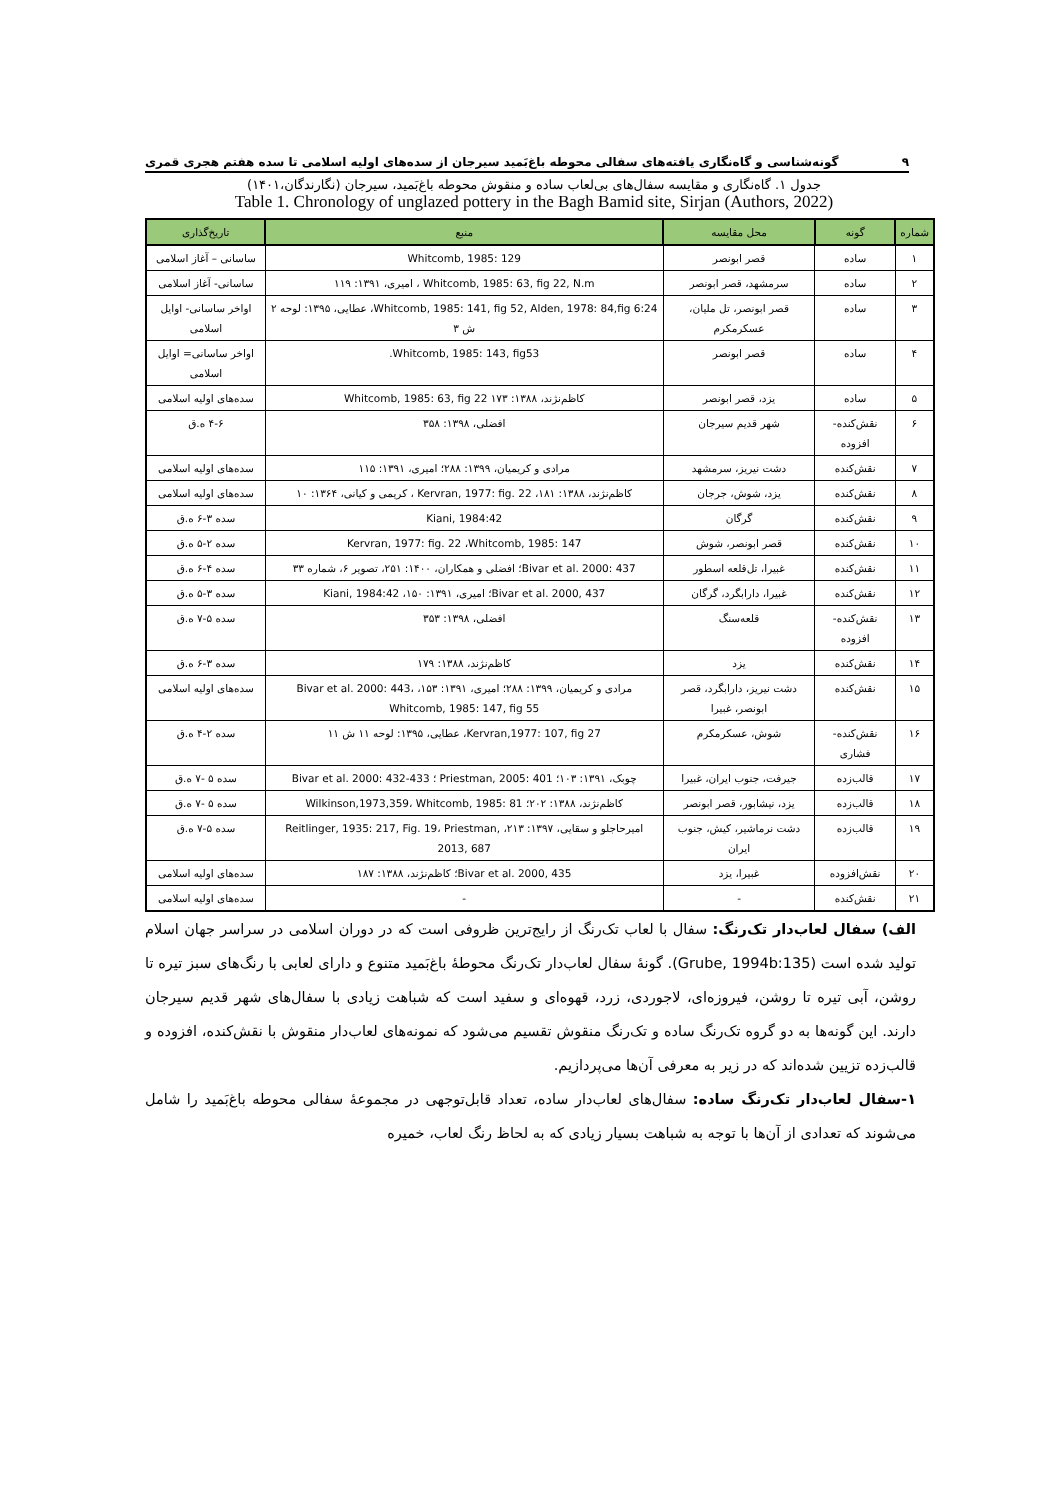۹ گونه‌شناسی و گاه‌نگاری یافته‌های سفالی محوطه باغ‌بَمید سیرجان از سده‌های اولیه اسلامی تا سده هفتم هجری قمری
جدول ۱. گاه‌نگاری و مقایسه سفال‌های بی‌لعاب ساده و منقوش محوطه باغ‌بَمید، سیرجان (نگارندگان،۱۴۰۱)
Table 1. Chronology of unglazed pottery in the Bagh Bamid site, Sirjan (Authors, 2022)
| شماره | گونه | محل مقایسه | منبع | تاریخ‌گذاری |
| --- | --- | --- | --- | --- |
| ۱ | ساده | قصر ابونصر | Whitcomb, 1985: 129 | ساسانی – آغاز اسلامی |
| ۲ | ساده | سرمشهد، قصر ابونصر | Whitcomb, 1985: 63, fig 22, N.m ، امیری، ۱۳۹۱: ۱۱۹ | ساسانی- آغاز اسلامی |
| ۳ | ساده | قصر ابونصر، تل ملیان، عسکرمکرم | Whitcomb, 1985: 141, fig 52, Alden, 1978: 84,fig 6:24، عطایی، ۱۳۹۵: لوحه ۲ ش ۳ | اواخر ساسانی- اوایل اسلامی |
| ۴ | ساده | قصر ابونصر | Whitcomb, 1985: 143, fig53. | اواخر ساسانی= اوایل اسلامی |
| ۵ | ساده | یزد، قصر ابونصر | کاظم‌نژند، ۱۳۸۸: ۱۷۳ Whitcomb, 1985: 63, fig 22 | سده‌های اولیه اسلامی |
| ۶ | نقش‌کنده-افزوده | شهر قدیم سیرجان | افضلی، ۱۳۹۸: ۳۵۸ | ۴-۶ ه.ق |
| ۷ | نقش‌کنده | دشت نیریز، سرمشهد | مرادی و کریمیان، ۱۳۹۹: ۲۸۸؛ امیری، ۱۳۹۱: ۱۱۵ | سده‌های اولیه اسلامی |
| ۸ | نقش‌کنده | یزد، شوش، جرجان | کاظم‌نژند، ۱۳۸۸: ۱۸۱، Kervran, 1977: fig. 22 ، کریمی و کیانی، ۱۳۶۴: ۱۰ | سده‌های اولیه اسلامی |
| ۹ | نقش‌کنده | گرگان | Kiani, 1984:42 | سده ۳-۶ ه.ق |
| ۱۰ | نقش‌کنده | قصر ابونصر، شوش | Kervran, 1977: fig. 22 ،Whitcomb, 1985: 147 | سده ۲-۵ ه.ق |
| ۱۱ | نقش‌کنده | غبیرا، تل‌قلعه اسطور | Bivar et al. 2000: 437؛ افضلی و همکاران، ۱۴۰۰: ۲۵۱، تصویر ۶، شماره ۳۳ | سده ۴-۶ ه.ق |
| ۱۲ | نقش‌کنده | غبیرا، دارابگرد، گرگان | Bivar et al. 2000, 437؛ امیری، ۱۳۹۱: ۱۵۰، Kiani, 1984:42 | سده ۳-۵ ه.ق |
| ۱۳ | نقش‌کنده-افزوده | قلعه‌سنگ | افضلی، ۱۳۹۸: ۳۵۳ | سده ۵-۷ ه.ق |
| ۱۴ | نقش‌کنده | یزد | کاظم‌نژند، ۱۳۸۸: ۱۷۹ | سده ۳-۶ ه.ق |
| ۱۵ | نقش‌کنده | دشت نیریز، دارابگرد، قصر ابونصر، غبیرا | مرادی و کریمیان، ۱۳۹۹: ۲۸۸؛ امیری، ۱۳۹۱: ۱۵۳، Bivar et al. 2000: 443، Whitcomb, 1985: 147, fig 55 | سده‌های اولیه اسلامی |
| ۱۶ | نقش‌کنده- فشاری | شوش، عسکرمکرم | Kervran,1977: 107, fig 27، عطایی، ۱۳۹۵: لوحه ۱۱ ش ۱۱ | سده ۲-۴ ه.ق |
| ۱۷ | قالب‌زده | جیرفت، جنوب ایران، غبیرا | چوبک، ۱۳۹۱: ۱۰۳؛ Priestman, 2005: 401 ؛ Bivar et al. 2000: 432-433 | سده ۵ -۷ ه.ق |
| ۱۸ | قالب‌زده | یزد، نیشابور، قصر ابونصر | کاظم‌نژند، ۱۳۸۸: ۲۰۲؛ Wilkinson,1973,359، Whitcomb, 1985: 81 | سده ۵ -۷ ه.ق |
| ۱۹ | قالب‌زده | دشت نرماشیر، کیش، جنوب ایران | امیرحاجلو و سقایی، ۱۳۹۷: ۲۱۳، Reitlinger, 1935: 217, Fig. 19، Priestman, 2013, 687 | سده ۵-۷ ه.ق |
| ۲۰ | نقش‌افزوده | غبیرا، یزد | Bivar et al. 2000, 435؛ کاظم‌نژند، ۱۳۸۸: ۱۸۷ | سده‌های اولیه اسلامی |
| ۲۱ | نقش‌کنده | - | - | سده‌های اولیه اسلامی |
الف) سفال لعاب‌دار تک‌رنگ: سفال با لعاب تک‌رنگ از رایج‌ترین ظروفی است که در دوران اسلامی در سراسر جهان اسلام تولید شده است (Grube, 1994b:135). گونهٔ سفال لعاب‌دار تک‌رنگ محوطهٔ باغ‌بَمید متنوع و دارای لعابی با رنگ‌های سبز تیره تا روشن، آبی تیره تا روشن، فیروزه‌ای، لاجوردی، زرد، قهوه‌ای و سفید است که شباهت زیادی با سفال‌های شهر قدیم سیرجان دارند. این گونه‌ها به دو گروه تک‌رنگ ساده و تک‌رنگ منقوش تقسیم می‌شود که نمونه‌های لعاب‌دار منقوش با نقش‌کنده، افزوده و قالب‌زده تزیین شده‌اند که در زیر به معرفی آن‌ها می‌پردازیم.
۱-سفال لعاب‌دار تک‌رنگ ساده: سفال‌های لعاب‌دار ساده، تعداد قابل‌توجهی در مجموعهٔ سفالی محوطه باغ‌بَمید را شامل می‌شوند که تعدادی از آن‌ها با توجه به شباهت بسیار زیادی که به لحاظ رنگ لعاب، خمیره